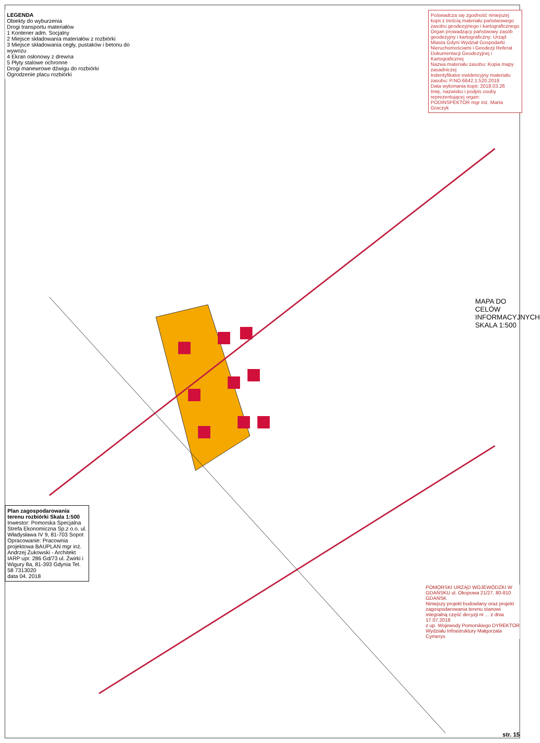Poświadcza się zgodność niniejszej kopii z treścią materiału państwowego zasobu geodezyjnego i kartograficznego
Organ prowadzący państwowy zasób geodezyjny i kartograficzny: Urząd Miasta Gdyni Wydział Gospodarki Nieruchomościami i Geodezji Referat Dokumentacji Geodezyjnej i Kartograficznej
Nazwa materiału zasobu: Kopia mapy zasadniczej
Indentyfikator ewidencyjny materiału zasobu: P.NO.6642.1.520.2018
Data wykonania kopii: 2018.03.26
Imię, nazwisko i podpis osoby reprezentującej organ: PODINSPEKTOR mgr inż. Marta Graczyk
LEGENDA
Obiekty do wyburzenia
Drogi transportu materiałów
1 Kontener adm. Socjalny
2 Miejsce składowania materiałów z rozbiórki
3 Miejsce składowania cegły, pustaków i betonu do wywozu
4 Ekran osłonowy z drewna
5 Płyty stalowe ochronne
Drogi manewrowe dźwigu do rozbiórki
Ogrodzenie placu rozbiórki
MAPA DO CELÓW INFORMACYJNYCH
SKALA 1:500
POMORSKI URZĄD WOJEWÓDZKI W GDAŃSKU ul. Okopowa 21/27, 80-810 GDAŃSK
Niniejszy projekt budowlany oraz projekt zagospodarowania terenu stanowi integralną część decyzji nr ... z dnia 17.07.2018
z up. Wojewody Pomorskiego DYREKTOR Wydziału Infrastruktury Małgorzata Cymerys
Plan zagospodarowania terenu rozbiórki Skala 1:500
Inwestor: Pomorska Specjalna Strefa Ekonomiczna Sp.z o.o. ul. Władysława IV 9, 81-703 Sopot
Opracowanie: Pracownia projektowa BAUPLAN mgr inż. Andrzej Żukowski - Architekt IARP upr. 286 Gd/73 ul. Żwirki i Wigury 8a, 81-393 Gdynia Tel. 58 7313020
data 04. 2018
str. 15